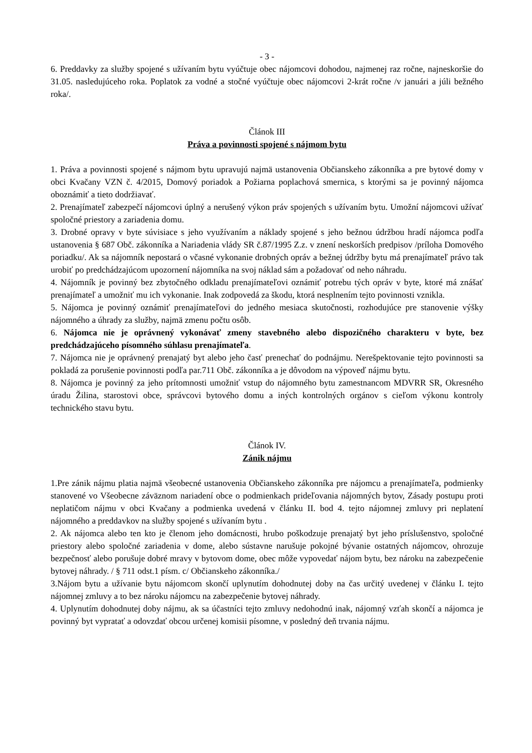- 3 -
6. Preddavky za služby spojené s užívaním bytu vyúčtuje obec nájomcovi dohodou, najmenej raz ročne, najneskoršie do 31.05. nasledujúceho roka. Poplatok za vodné a stočné vyúčtuje obec nájomcovi 2-krát ročne /v januári a júli bežného roka/.
Článok III
Práva a povinnosti spojené s nájmom bytu
1. Práva a povinnosti spojené s nájmom bytu upravujú najmä ustanovenia Občianskeho zákonníka a pre bytové domy v obci Kvačany VZN č. 4/2015, Domový poriadok a Požiarna poplachová smernica, s ktorými sa je povinný nájomca oboznámiť a tieto dodržiavať.
2. Prenajímateľ zabezpečí nájomcovi úplný a nerušený výkon práv spojených s užívaním bytu. Umožní nájomcovi užívať spoločné priestory a zariadenia domu.
3. Drobné opravy v byte súvisiace s jeho využívaním a náklady spojené s jeho bežnou údržbou hradí nájomca podľa ustanovenia § 687 Obč. zákonníka a Nariadenia vlády SR č.87/1995 Z.z. v znení neskorších predpisov /príloha Domového poriadku/. Ak sa nájomník nepostará o včasné vykonanie drobných opráv a bežnej údržby bytu má prenajímateľ právo tak urobiť po predchádzajúcom upozornení nájomníka na svoj náklad sám a požadovať od neho náhradu.
4. Nájomník je povinný bez zbytočného odkladu prenajímateľovi oznámiť potrebu tých opráv v byte, ktoré má znášať prenajímateľ a umožniť mu ich vykonanie. Inak zodpovedá za škodu, ktorá nesplnením tejto povinnosti vznikla.
5. Nájomca je povinný oznámiť prenajímateľovi do jedného mesiaca skutočnosti, rozhodujúce pre stanovenie výšky nájomného a úhrady za služby, najmä zmenu počtu osôb.
6. Nájomca nie je oprávnený vykonávať zmeny stavebného alebo dispozičného charakteru v byte, bez predchádzajúceho písomného súhlasu prenajímateľa.
7. Nájomca nie je oprávnený prenajatý byt alebo jeho časť prenechať do podnájmu. Nerešpektovanie tejto povinnosti sa pokladá za porušenie povinnosti podľa par.711 Obč. zákonníka a je dôvodom na výpoveď nájmu bytu.
8. Nájomca je povinný za jeho prítomnosti umožniť vstup do nájomného bytu zamestnancom MDVRR SR, Okresného úradu Žilina, starostovi obce, správcovi bytového domu a iných kontrolných orgánov s cieľom výkonu kontroly technického stavu bytu.
Článok IV.
Zánik nájmu
1.Pre zánik nájmu platia najmä všeobecné ustanovenia Občianskeho zákonníka pre nájomcu a prenajímateľa, podmienky stanovené vo Všeobecne záväznom nariadení obce o podmienkach prideľovania nájomných bytov, Zásady postupu proti neplatičom nájmu v obci Kvačany a podmienka uvedená v článku II. bod 4. tejto nájomnej zmluvy pri neplatení nájomného a preddavkov na služby spojené s užívaním bytu .
2. Ak nájomca alebo ten kto je členom jeho domácnosti, hrubo poškodzuje prenajatý byt jeho príslušenstvo, spoločné priestory alebo spoločné zariadenia v dome, alebo sústavne narušuje pokojné bývanie ostatných nájomcov, ohrozuje bezpečnosť alebo porušuje dobré mravy v bytovom dome, obec môže vypovedať nájom bytu, bez nároku na zabezpečenie bytovej náhrady. / § 711 odst.1 písm. c/ Občianskeho zákonníka./
3.Nájom bytu a užívanie bytu nájomcom skončí uplynutím dohodnutej doby na čas určitý uvedenej v článku I. tejto nájomnej zmluvy a to bez nároku nájomcu na zabezpečenie bytovej náhrady.
4. Uplynutím dohodnutej doby nájmu, ak sa účastníci tejto zmluvy nedohodnú inak, nájomný vzťah skončí a nájomca je povinný byt vypratať a odovzdať obcou určenej komisii písomne, v posledný deň trvania nájmu.